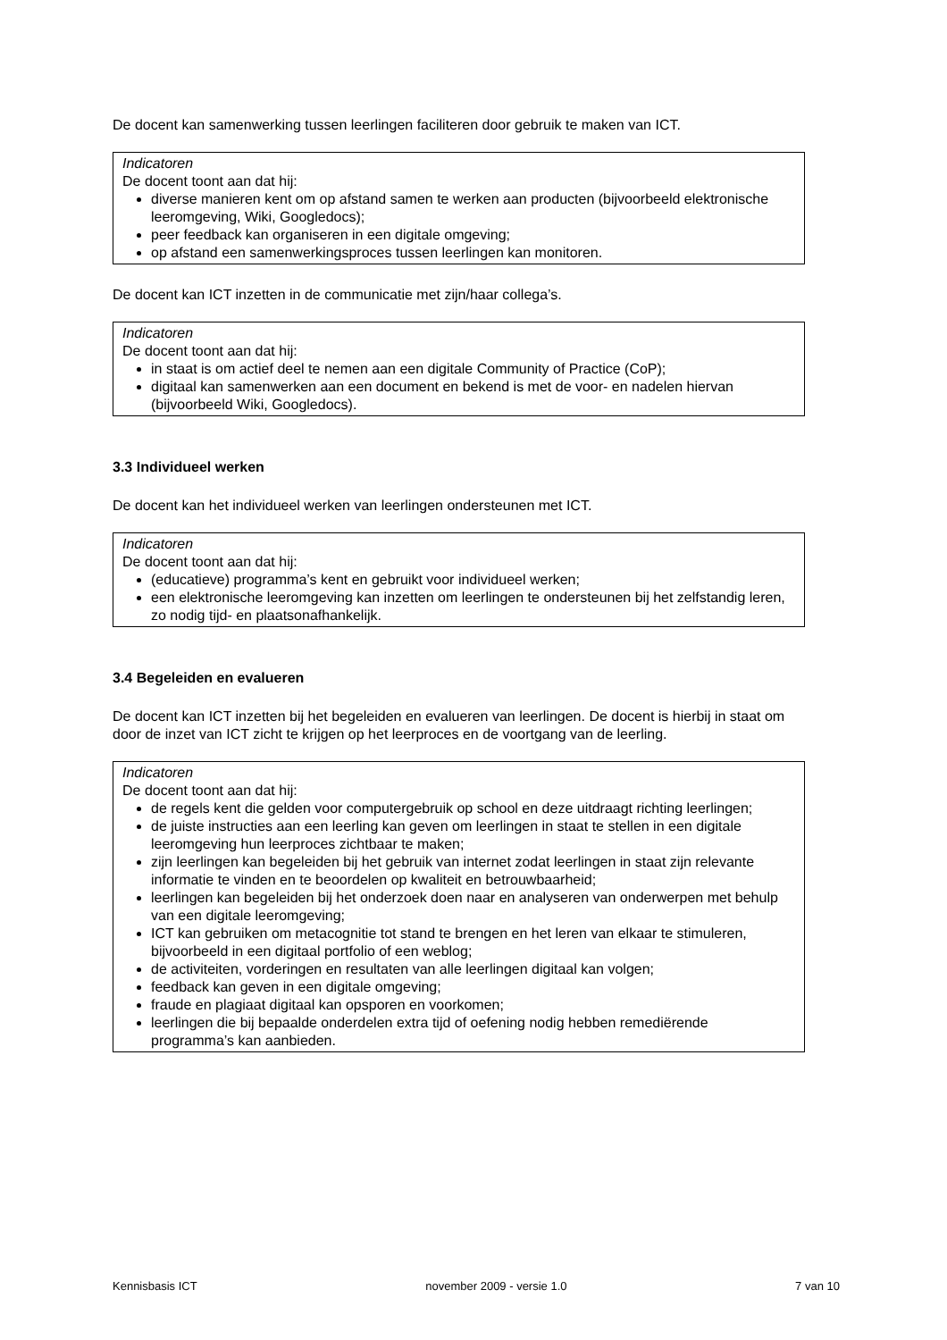De docent kan samenwerking tussen leerlingen faciliteren door gebruik te maken van ICT.
Indicatoren
De docent toont aan dat hij:
diverse manieren kent om op afstand samen te werken aan producten (bijvoorbeeld elektronische leeromgeving, Wiki, Googledocs);
peer feedback kan organiseren in een digitale omgeving;
op afstand een samenwerkingsproces tussen leerlingen kan monitoren.
De docent kan ICT inzetten in de communicatie met zijn/haar collega’s.
Indicatoren
De docent toont aan dat hij:
in staat is om actief deel te nemen aan een digitale Community of Practice (CoP);
digitaal kan samenwerken aan een document en bekend is met de voor- en nadelen hiervan (bijvoorbeeld Wiki, Googledocs).
3.3 Individueel werken
De docent kan het individueel werken van leerlingen ondersteunen met ICT.
Indicatoren
De docent toont aan dat hij:
(educatieve) programma’s kent en gebruikt voor individueel werken;
een elektronische leeromgeving kan inzetten om leerlingen te ondersteunen bij het zelfstandig leren, zo nodig tijd- en plaatsonafhankelijk.
3.4 Begeleiden en evalueren
De docent kan ICT inzetten bij het begeleiden en evalueren van leerlingen. De docent is hierbij in staat om door de inzet van ICT zicht te krijgen op het leerproces en de voortgang van de leerling.
Indicatoren
De docent toont aan dat hij:
de regels kent die gelden voor computergebruik op school en deze uitdraagt richting leerlingen;
de juiste instructies aan een leerling kan geven om leerlingen in staat te stellen in een digitale leeromgeving hun leerproces zichtbaar te maken;
zijn leerlingen kan begeleiden bij het gebruik van internet zodat leerlingen in staat zijn relevante informatie te vinden en te beoordelen op kwaliteit en betrouwbaarheid;
leerlingen kan begeleiden bij het onderzoek doen naar en analyseren van onderwerpen met behulp van een digitale leeromgeving;
ICT kan gebruiken om metacognitie tot stand te brengen en het leren van elkaar te stimuleren, bijvoorbeeld in een digitaal portfolio of een weblog;
de activiteiten, vorderingen en resultaten van alle leerlingen digitaal kan volgen;
feedback kan geven in een digitale omgeving;
fraude en plagiaat digitaal kan opsporen en voorkomen;
leerlingen die bij bepaalde onderdelen extra tijd of oefening nodig hebben remediërende programma’s kan aanbieden.
Kennisbasis ICT november 2009 - versie 1.0 7 van 10